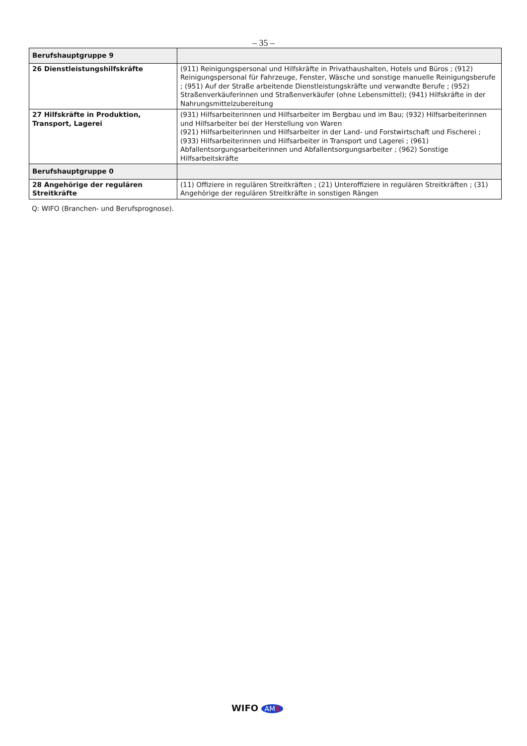– 35 –
| Berufshauptgruppe 9 | |
| 26 Dienstleistungshilfskräfte | (911) Reinigungspersonal und Hilfskräfte in Privathaushalten, Hotels und Büros ; (912) Reinigungspersonal für Fahrzeuge, Fenster, Wäsche und sonstige manuelle Reinigungsberufe ; (951) Auf der Straße arbeitende Dienstleistungskräfte und verwandte Berufe ; (952) Straßenverkäuferinnen und Straßenverkäufer (ohne Lebensmittel); (941) Hilfskräfte in der Nahrungsmittelzubereitung |
| 27 Hilfskräfte in Produktion, Transport, Lagerei | (931) Hilfsarbeiterinnen und Hilfsarbeiter im Bergbau und im Bau; (932) Hilfsarbeiterinnen und Hilfsarbeiter bei der Herstellung von Waren (921) Hilfsarbeiterinnen und Hilfsarbeiter in der Land- und Forstwirtschaft und Fischerei ;(933) Hilfsarbeiterinnen und Hilfsarbeiter in Transport und Lagerei ; (961) Abfallentsorgungsarbeiterinnen und Abfallentsorgungsarbeiter ; (962) Sonstige Hilfsarbeitskräfte |
| Berufshauptgruppe 0 | |
| 28 Angehörige der regulären Streitkräfte | (11) Offiziere in regulären Streitkräften ; (21) Unteroffiziere in regulären Streitkräften ; (31) Angehörige der regulären Streitkräfte in sonstigen Rängen |
Q: WIFO (Branchen- und Berufsprognose).
WIFO AMS